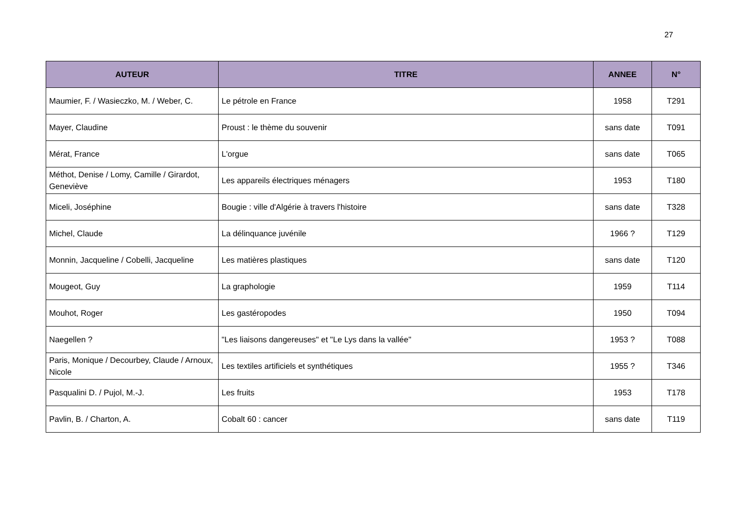27
| AUTEUR | TITRE | ANNEE | N° |
| --- | --- | --- | --- |
| Maumier, F. / Wasieczko, M. / Weber, C. | Le pétrole en France | 1958 | T291 |
| Mayer, Claudine | Proust : le thème du souvenir | sans date | T091 |
| Mérat, France | L'orgue | sans date | T065 |
| Méthot, Denise / Lomy, Camille / Girardot, Geneviève | Les appareils électriques ménagers | 1953 | T180 |
| Miceli, Joséphine | Bougie : ville d'Algérie à travers l'histoire | sans date | T328 |
| Michel, Claude | La délinquance juvénile | 1966 ? | T129 |
| Monnin, Jacqueline / Cobelli, Jacqueline | Les matières plastiques | sans date | T120 |
| Mougeot, Guy | La graphologie | 1959 | T114 |
| Mouhot, Roger | Les gastéropodes | 1950 | T094 |
| Naegellen ? | "Les liaisons dangereuses" et "Le Lys dans la vallée" | 1953 ? | T088 |
| Paris, Monique / Decourbey, Claude / Arnoux, Nicole | Les textiles artificiels et synthétiques | 1955 ? | T346 |
| Pasqualini D. / Pujol, M.-J. | Les fruits | 1953 | T178 |
| Pavlin, B. / Charton, A. | Cobalt 60 : cancer | sans date | T119 |